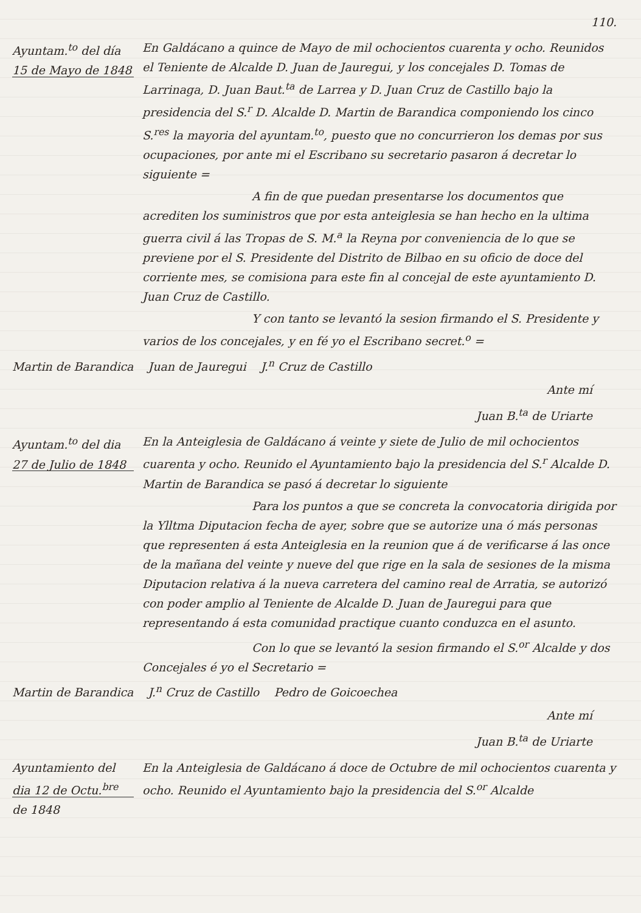110.
Ayuntam.<sup>to</sup> del día 15 de Mayo de 1848
En Galdácano a quince de Mayo de mil ochocientos cuarenta y ocho. Reunidos el Teniente de Alcalde D. Juan de Jauregui, y los concejales D. Tomas de Larrinaga, D. Juan Baut.<sup>ta</sup> de Larrea y D. Juan Cruz de Castillo bajo la presidencia del S.<sup>r</sup> D. Alcalde D. Martin de Barandica componiendo los cinco S.<sup>res</sup> la mayoria del ayuntam.<sup>to</sup>, puesto que no concurrieron los demas por sus ocupaciones, por ante mi el Escribano su secretario pasaron á decretar lo siguiente =
A fin de que puedan presentarse los documentos que acrediten los suministros que por esta anteiglesia se han hecho en la ultima guerra civil á las Tropas de S. M.<sup>a</sup> la Reyna por conveniencia de lo que se previene por el S. Presidente del Distrito de Bilbao en su oficio de doce del corriente mes, se comisiona para este fin al concejal de este ayuntamiento D. Juan Cruz de Castillo.
Y con tanto se levantó la sesion firmando el S. Presidente y varios de los concejales, y en fé yo el Escribano secret.<sup>o</sup> =
Martin de Barandica Juan de Jauregui J.<sup>n</sup> Cruz de Castillo
Ante mí
Juan B.<sup>ta</sup> de Uriarte
Ayuntam.<sup>to</sup> del dia 27 de Julio de 1848
En la Anteiglesia de Galdácano á veinte y siete de Julio de mil ochocientos cuarenta y ocho. Reunido el Ayuntamiento bajo la presidencia del S.<sup>r</sup> Alcalde D. Martin de Barandica se pasó á decretar lo siguiente
Para los puntos a que se concreta la convocatoria dirigida por la Ylltma Diputacion fecha de ayer, sobre que se autorize una ó más personas que representen á esta Anteiglesia en la reunion que á de verificarse á las once de la mañana del veinte y nueve del que rige en la sala de sesiones de la misma Diputacion relativa á la nueva carretera del camino real de Arratia, se autorizó con poder amplio al Teniente de Alcalde D. Juan de Jauregui para que representando á esta comunidad practique cuanto conduzca en el asunto.
Con lo que se levantó la sesion firmando el S.<sup>or</sup> Alcalde y dos Concejales é yo el Secretario =
Martin de Barandica J.<sup>n</sup> Cruz de Castillo Pedro de Goicoechea
Ante mí
Juan B.<sup>ta</sup> de Uriarte
Ayuntamiento del dia 12 de Octu.<sup>bre</sup> de 1848
En la Anteiglesia de Galdácano á doce de Octubre de mil ochocientos cuarenta y ocho. Reunido el Ayuntamiento bajo la presidencia del S.<sup>or</sup> Alcalde